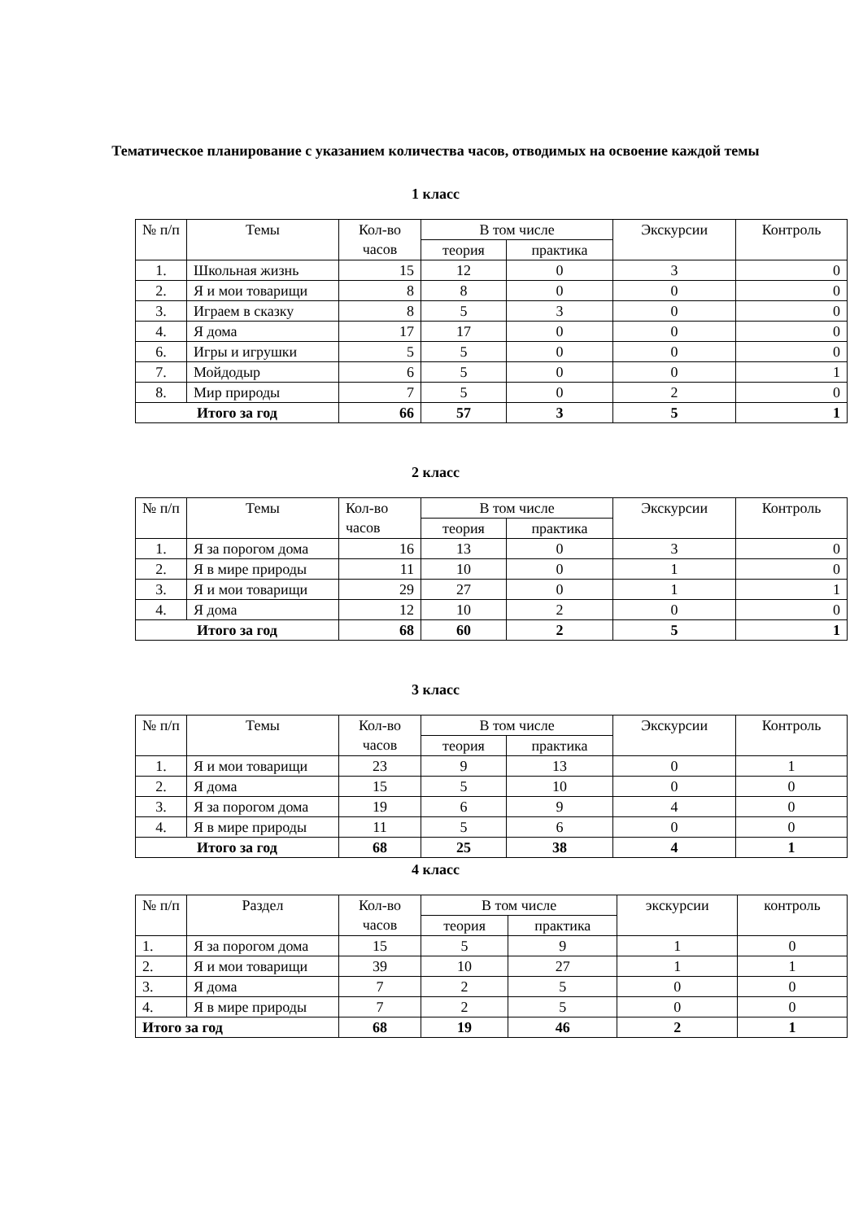Тематическое планирование с указанием количества часов, отводимых на освоение каждой темы
1 класс
| № п/п | Темы | Кол-во часов | В том числе | | Экскурсии | Контроль |
| --- | --- | --- | --- | --- | --- | --- |
| | | | теория | практика | | |
| 1. | Школьная жизнь | 15 | 12 | 0 | 3 | 0 |
| 2. | Я и мои товарищи | 8 | 8 | 0 | 0 | 0 |
| 3. | Играем в сказку | 8 | 5 | 3 | 0 | 0 |
| 4. | Я дома | 17 | 17 | 0 | 0 | 0 |
| 6. | Игры и игрушки | 5 | 5 | 0 | 0 | 0 |
| 7. | Мойдодыр | 6 | 5 | 0 | 0 | 1 |
| 8. | Мир природы | 7 | 5 | 0 | 2 | 0 |
| Итого за год | | 66 | 57 | 3 | 5 | 1 |
2 класс
| № п/п | Темы | Кол-во часов | В том числе | | Экскурсии | Контроль |
| --- | --- | --- | --- | --- | --- | --- |
| | | | теория | практика | | |
| 1. | Я за порогом дома | 16 | 13 | 0 | 3 | 0 |
| 2. | Я в мире природы | 11 | 10 | 0 | 1 | 0 |
| 3. | Я и мои товарищи | 29 | 27 | 0 | 1 | 1 |
| 4. | Я дома | 12 | 10 | 2 | 0 | 0 |
| Итого за год | | 68 | 60 | 2 | 5 | 1 |
3 класс
| № п/п | Темы | Кол-во часов | В том числе | | Экскурсии | Контроль |
| --- | --- | --- | --- | --- | --- | --- |
| | | | теория | практика | | |
| 1. | Я и мои товарищи | 23 | 9 | 13 | 0 | 1 |
| 2. | Я дома | 15 | 5 | 10 | 0 | 0 |
| 3. | Я за порогом дома | 19 | 6 | 9 | 4 | 0 |
| 4. | Я в мире природы | 11 | 5 | 6 | 0 | 0 |
| Итого за год | | 68 | 25 | 38 | 4 | 1 |
4 класс
| № п/п | Раздел | Кол-во часов | В том числе | | экскурсии | контроль |
| --- | --- | --- | --- | --- | --- | --- |
| | | | теория | практика | | |
| 1. | Я за порогом дома | 15 | 5 | 9 | 1 | 0 |
| 2. | Я и мои товарищи | 39 | 10 | 27 | 1 | 1 |
| 3. | Я дома | 7 | 2 | 5 | 0 | 0 |
| 4. | Я в мире природы | 7 | 2 | 5 | 0 | 0 |
| Итого за год | | 68 | 19 | 46 | 2 | 1 |